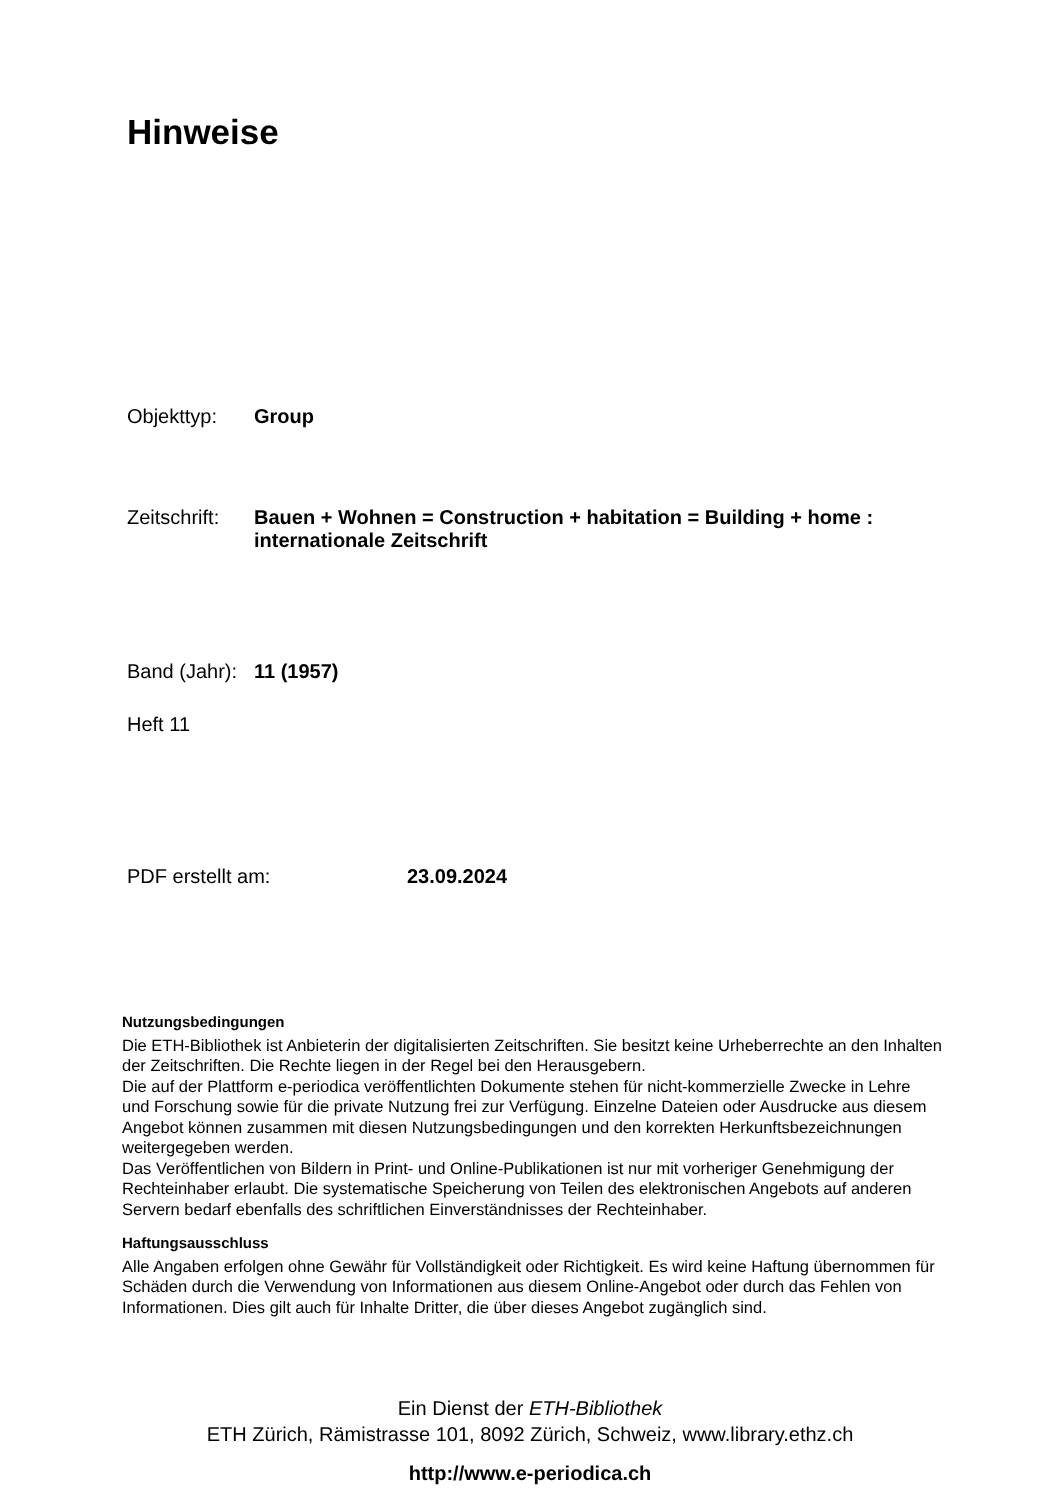Hinweise
Objekttyp: Group
Zeitschrift: Bauen + Wohnen = Construction + habitation = Building + home :
internationale Zeitschrift
Band (Jahr): 11 (1957)
Heft 11
PDF erstellt am: 23.09.2024
Nutzungsbedingungen
Die ETH-Bibliothek ist Anbieterin der digitalisierten Zeitschriften. Sie besitzt keine Urheberrechte an den Inhalten der Zeitschriften. Die Rechte liegen in der Regel bei den Herausgebern.
Die auf der Plattform e-periodica veröffentlichten Dokumente stehen für nicht-kommerzielle Zwecke in Lehre und Forschung sowie für die private Nutzung frei zur Verfügung. Einzelne Dateien oder Ausdrucke aus diesem Angebot können zusammen mit diesen Nutzungsbedingungen und den korrekten Herkunftsbezeichnungen weitergegeben werden.
Das Veröffentlichen von Bildern in Print- und Online-Publikationen ist nur mit vorheriger Genehmigung der Rechteinhaber erlaubt. Die systematische Speicherung von Teilen des elektronischen Angebots auf anderen Servern bedarf ebenfalls des schriftlichen Einverständnisses der Rechteinhaber.
Haftungsausschluss
Alle Angaben erfolgen ohne Gewähr für Vollständigkeit oder Richtigkeit. Es wird keine Haftung übernommen für Schäden durch die Verwendung von Informationen aus diesem Online-Angebot oder durch das Fehlen von Informationen. Dies gilt auch für Inhalte Dritter, die über dieses Angebot zugänglich sind.
Ein Dienst der ETH-Bibliothek
ETH Zürich, Rämistrasse 101, 8092 Zürich, Schweiz, www.library.ethz.ch
http://www.e-periodica.ch